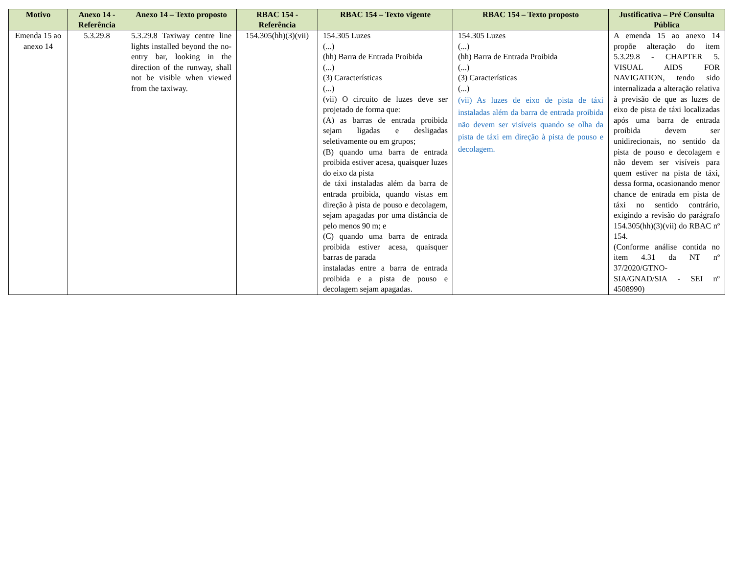| Motivo | Anexo 14 - Referência | Anexo 14 – Texto proposto | RBAC 154 - Referência | RBAC 154 – Texto vigente | RBAC 154 – Texto proposto | Justificativa – Pré Consulta Pública |
| --- | --- | --- | --- | --- | --- | --- |
| Emenda 15 ao anexo 14 | 5.3.29.8 | 5.3.29.8 Taxiway centre line lights installed beyond the no-entry bar, looking in the direction of the runway, shall not be visible when viewed from the taxiway. | 154.305(hh)(3)(vii) | 154.305 Luzes (...) (hh) Barra de Entrada Proibida (...) (3) Características (...) (vii) O circuito de luzes deve ser projetado de forma que: (A) as barras de entrada proibida sejam ligadas e desligadas seletivamente ou em grupos; (B) quando uma barra de entrada proibida estiver acesa, quaisquer luzes do eixo da pista de táxi instaladas além da barra de entrada proibida, quando vistas em direção à pista de pouso e decolagem, sejam apagadas por uma distância de pelo menos 90 m; e (C) quando uma barra de entrada proibida estiver acesa, quaisquer barras de parada instaladas entre a barra de entrada proibida e a pista de pouso e decolagem sejam apagadas. | 154.305 Luzes (...) (hh) Barra de Entrada Proibida (...) (3) Características (...) (vii) As luzes de eixo de pista de táxi instaladas além da barra de entrada proibida não devem ser visíveis quando se olha da pista de táxi em direção à pista de pouso e decolagem. | A emenda 15 ao anexo 14 propõe alteração do item 5.3.29.8 - CHAPTER 5. VISUAL AIDS FOR NAVIGATION, tendo sido internalizada a alteração relativa à previsão de que as luzes de eixo de pista de táxi localizadas após uma barra de entrada proibida devem ser unidirecionais, no sentido da pista de pouso e decolagem e não devem ser visíveis para quem estiver na pista de táxi, dessa forma, ocasionando menor chance de entrada em pista de táxi no sentido contrário, exigindo a revisão do parágrafo 154.305(hh)(3)(vii) do RBAC nº 154. (Conforme análise contida no item 4.31 da NT nº 37/2020/GTNO-SIA/GNAD/SIA - SEI nº 4508990) |